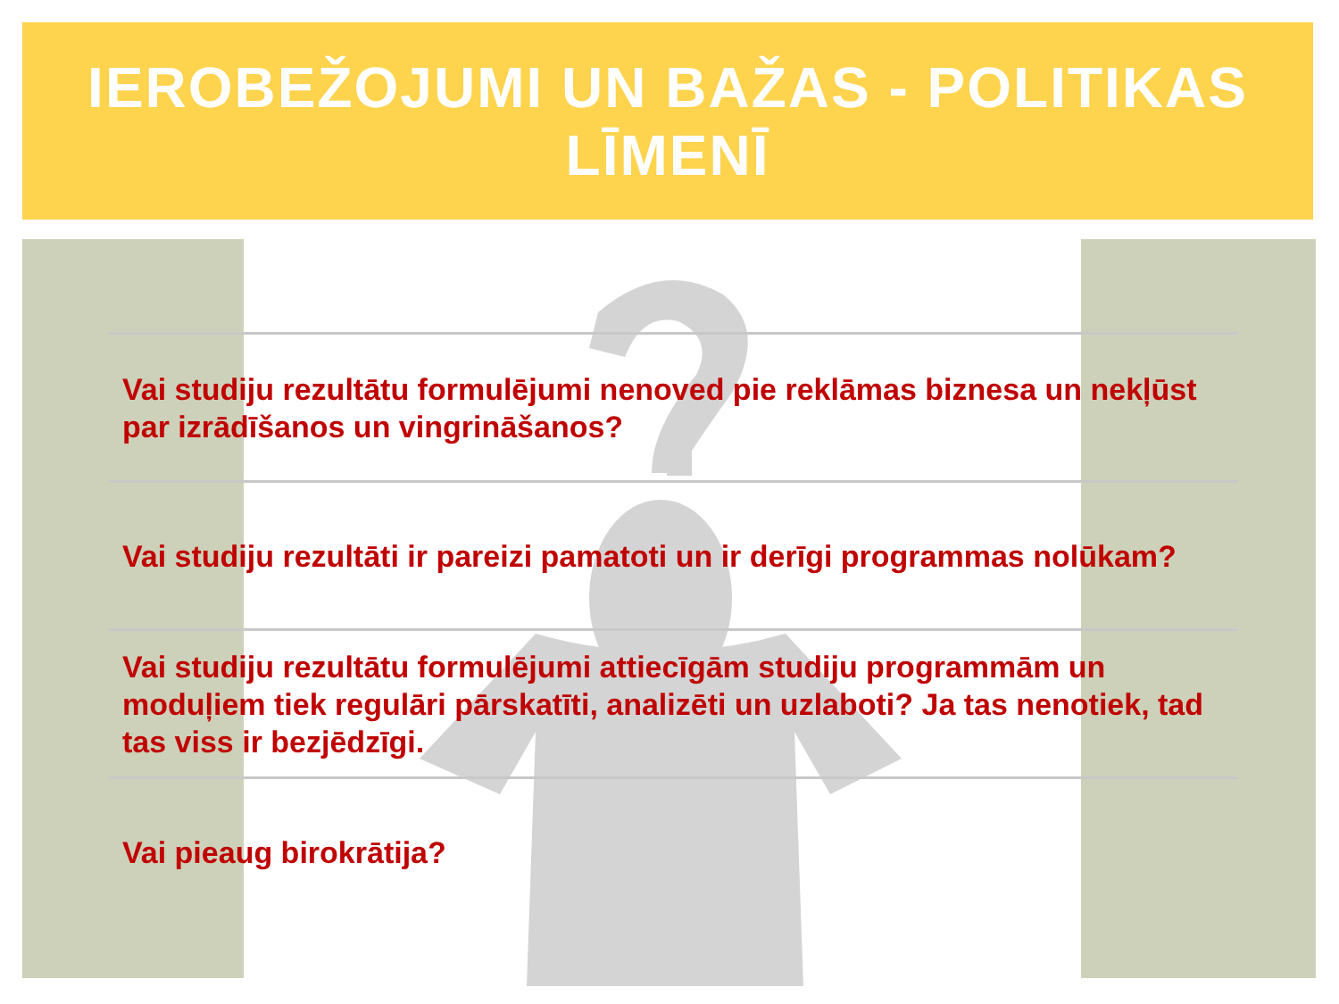IEROBEŽOJUMI UN BAŽAS - POLITIKAS LĪMENĪ
Vai studiju rezultātu formulējumi nenoved pie reklāmas biznesa un nekļūst par izrādīšanos un vingrināšanos?
Vai studiju rezultāti ir pareizi pamatoti un ir derīgi programmas nolūkam?
Vai studiju rezultātu formulējumi attiecīgām studiju programmām un moduļiem tiek regulāri pārskatīti, analizēti un uzlaboti? Ja tas nenotiek, tad tas viss ir bezjēdzīgi.
Vai pieaug birokrātija?